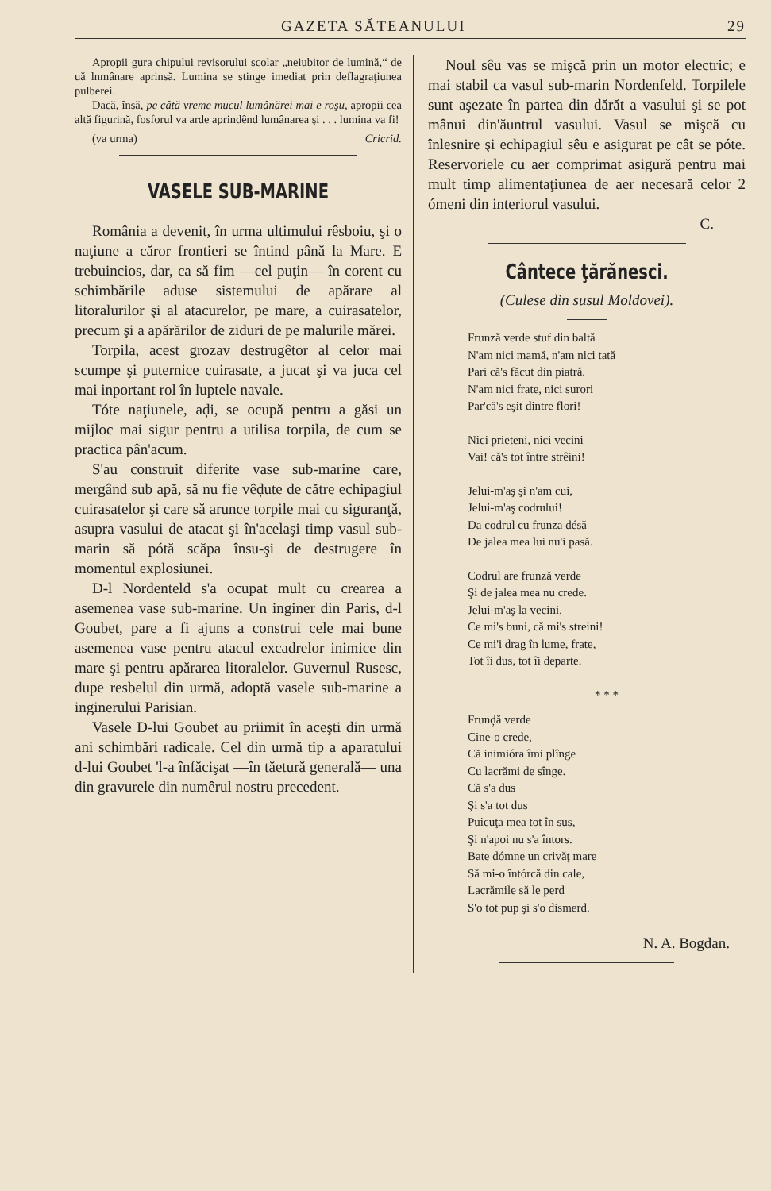GAZETA SĂTEANULUI 29
Apropii gura chipului revisorului scolar „neiubitor de lumină,“ de uă lnmânare aprinsă. Lumina se stinge imediat prin deflagraţiunea pulberei.
Dacă, însă, pe câtă vreme mucul lumânărei mai e roşu, apropii cea altă figurină, fosforul va arde aprindênd lumânarea şi . . . lumina va fi!
(va urma) Cricrid.
VASELE SUB-MARINE
România a devenit, în urma ultimului rêsboiu, şi o naţiune a căror frontieri se întind până la Mare. E trebuincios, dar, ca să fim —cel puţin— în corent cu schimbările aduse sistemului de apărare al litoralurilor şi al atacurelor, pe mare, a cuirasatelor, precum şi a apărărilor de ziduri de pe malurile mărei.
Torpila, acest grozav destrugêtor al celor mai scumpe şi puternice cuirasate, a jucat şi va juca cel mai inportant rol în luptele navale.
Tóte naţiunele, aḑi, se ocupă pentru a găsi un mijloc mai sigur pentru a utilisa torpila, de cum se practica pân'acum.
S'au construit diferite vase sub-marine care, mergând sub apă, să nu fie vêḑute de către echipagiul cuirasatelor şi care să arunce torpile mai cu siguranţă, asupra vasului de atacat şi în'acelaşi timp vasul sub-marin să pótă scăpa însu-şi de destrugere în momentul explosiunei.
D-l Nordenteld s'a ocupat mult cu crearea a asemenea vase sub-marine. Un inginer din Paris, d-l Goubet, pare a fi ajuns a construi cele mai bune asemenea vase pentru atacul excadrelor inimice din mare şi pentru apărarea litoralelor. Guvernul Rusesc, dupe resbelul din urmă, adoptă vasele sub-marine a inginerului Parisian.
Vasele D-lui Goubet au priimit în aceşti din urmă ani schimbări radicale. Cel din urmă tip a aparatului d-lui Goubet 'l-a înfăcişat —în tăetură generală— una din gravurele din numêrul nostru precedent.
Noul sêu vas se mişcă prin un motor electric; e mai stabil ca vasul sub-marin Nordenfeld. Torpilele sunt aşezate în partea din dărăt a vasului şi se pot mânui din'ăuntrul vasului. Vasul se mişcă cu înlesnire şi echipagiul sêu e asigurat pe cât se póte. Reservoriele cu aer comprimat asigură pentru mai mult timp alimentaţiunea de aer necesară celor 2 ómeni din interiorul vasului.
C.
Cântece ţărănesci.
(Culese din susul Moldovei).
Frunză verde stuf din baltă
N'am nici mamă, n'am nici tată
Pari că's făcut din piatră.
N'am nici frate, nici surori
Par'că's eşit dintre flori!
Nici prieteni, nici vecini
Vai! că's tot între strêini!
Jelui-m'aş şi n'am cui,
Jelui-m'aş codrului!
Da codrul cu frunza désă
De jalea mea lui nu'i pasă.
Codrul are frunză verde
Şi de jalea mea nu crede.
Jelui-m'aş la vecini,
Ce mi's buni, că mi's streini!
Ce mi'i drag în lume, frate,
Tot îi dus, tot îi departe.
* * *
Frunḑă verde
Cine-o crede,
Că inimióra îmi plînge
Cu lacrămi de sînge.
Că s'a dus
Şi s'a tot dus
Puicuţa mea tot în sus,
Şi n'apoi nu s'a întors.
Bate dómne un crivăţ mare
Să mi-o întórcă din cale,
Lacrămile să le perd
S'o tot pup şi s'o dismerd.
N. A. Bogdan.